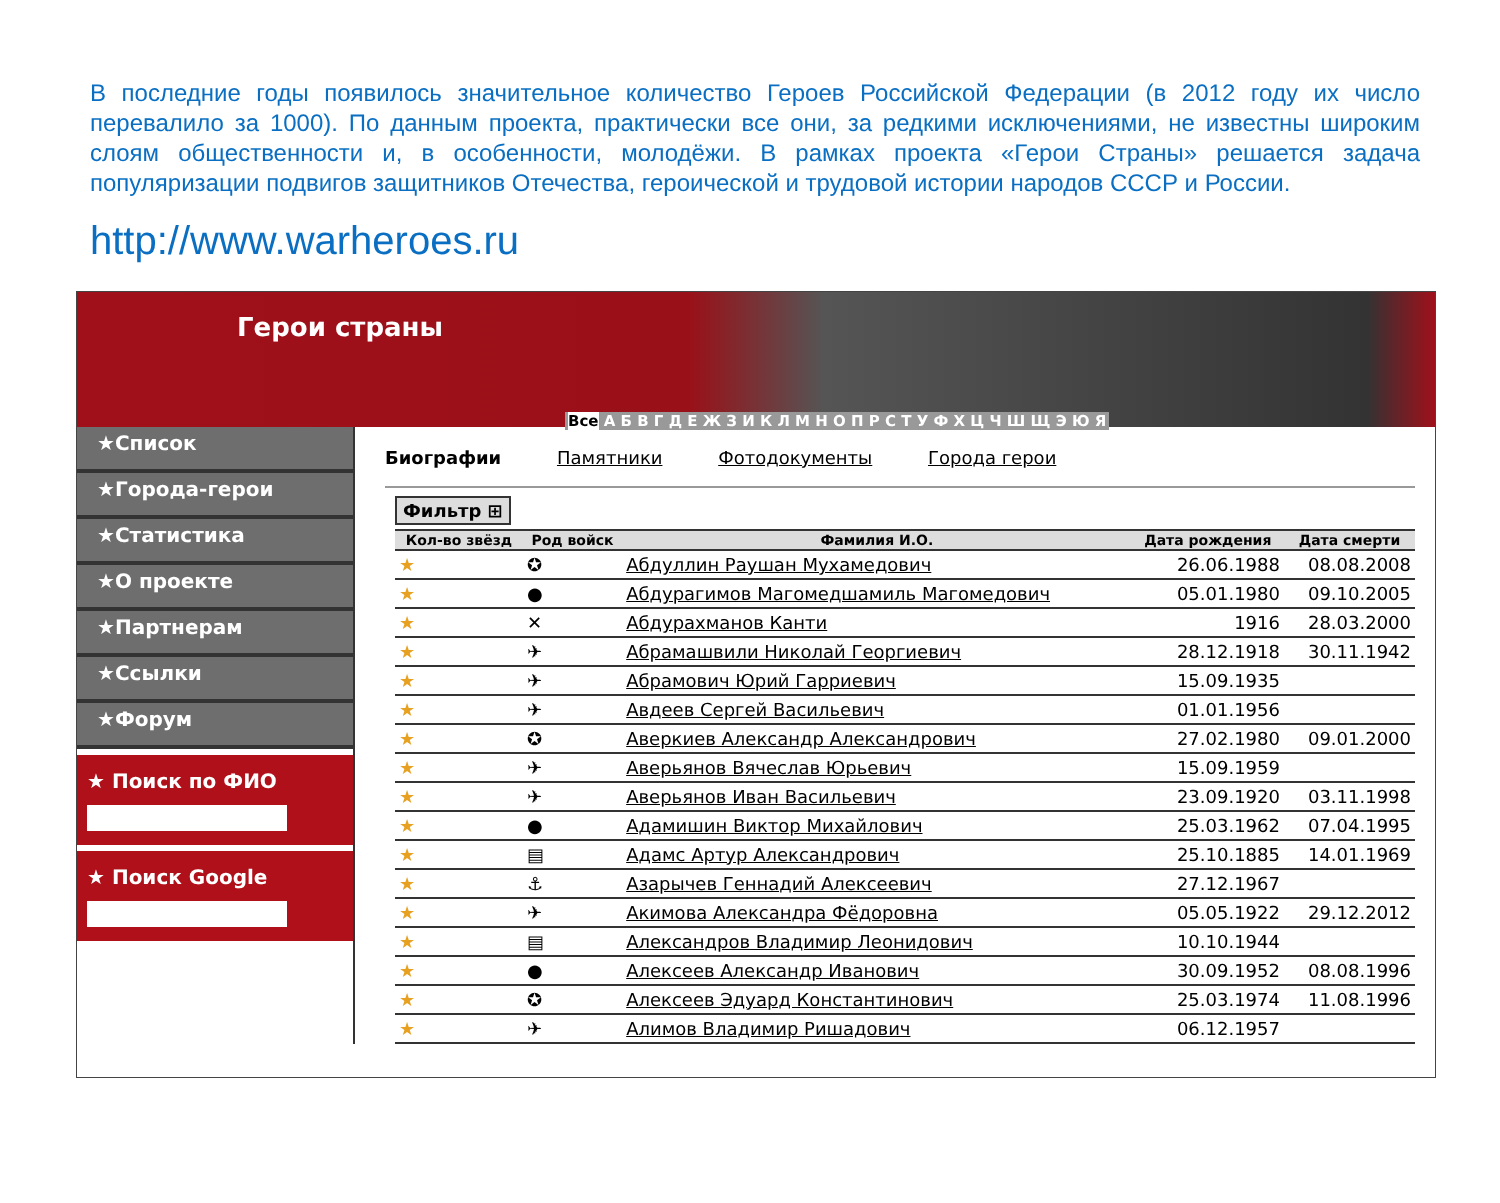В последние годы появилось значительное количество Героев Российской Федерации (в 2012 году их число перевалило за 1000). По данным проекта, практически все они, за редкими исключениями, не известны широким слоям общественности и, в особенности, молодёжи. В рамках проекта «Герои Страны» решается задача популяризации подвигов защитников Отечества, героической и трудовой истории народов СССР и России.
http://www.warheroes.ru
Герои страны
Все А Б В Г Д Е Ж З И К Л М Н О П Р С Т У Ф Х Ц Ч Ш Щ Э Ю Я
★Список
★Города-герои
★Статистика
★О проекте
★Партнерам
★Ссылки
★Форум
★ Поиск по ФИО
★ Поиск Google
Биографии Памятники Фотодокументы Города герои
Фильтр ⊞
| Кол-во звёзд | Род войск | Фамилия И.О. | Дата рождения | Дата смерти |
| --- | --- | --- | --- | --- |
| ★ | ✪ | Абдуллин Раушан Мухамедович | 26.06.1988 | 08.08.2008 |
| ★ | ● | Абдурагимов Магомедшамиль Магомедович | 05.01.1980 | 09.10.2005 |
| ★ | ✕ | Абдурахманов Канти | 1916 | 28.03.2000 |
| ★ | ✈ | Абрамашвили Николай Георгиевич | 28.12.1918 | 30.11.1942 |
| ★ | ✈ | Абрамович Юрий Гарриевич | 15.09.1935 | |
| ★ | ✈ | Авдеев Сергей Васильевич | 01.01.1956 | |
| ★ | ✪ | Аверкиев Александр Александрович | 27.02.1980 | 09.01.2000 |
| ★ | ✈ | Аверьянов Вячеслав Юрьевич | 15.09.1959 | |
| ★ | ✈ | Аверьянов Иван Васильевич | 23.09.1920 | 03.11.1998 |
| ★ | ● | Адамишин Виктор Михайлович | 25.03.1962 | 07.04.1995 |
| ★ | ▤ | Адамс Артур Александрович | 25.10.1885 | 14.01.1969 |
| ★ | ⚓ | Азарычев Геннадий Алексеевич | 27.12.1967 | |
| ★ | ✈ | Акимова Александра Фёдоровна | 05.05.1922 | 29.12.2012 |
| ★ | ▤ | Александров Владимир Леонидович | 10.10.1944 | |
| ★ | ● | Алексеев Александр Иванович | 30.09.1952 | 08.08.1996 |
| ★ | ✪ | Алексеев Эдуард Константинович | 25.03.1974 | 11.08.1996 |
| ★ | ✈ | Алимов Владимир Ришадович | 06.12.1957 | |